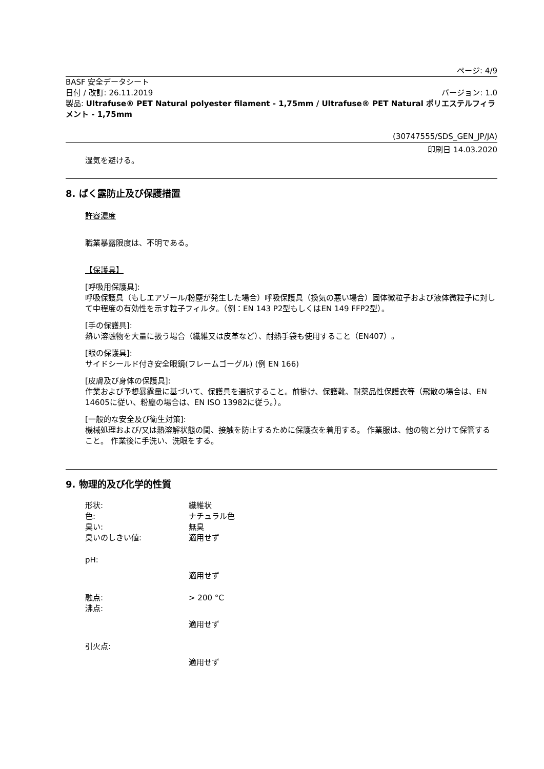ページ: 4/9
BASF 安全データシート
日付 / 改訂: 26.11.2019 バージョン: 1.0
製品: Ultrafuse® PET Natural polyester filament - 1,75mm / Ultrafuse® PET Natural ポリエステルフィラメント - 1,75mm
(30747555/SDS_GEN_JP/JA)
印刷日 14.03.2020
湿気を避ける。
8. ばく露防止及び保護措置
許容濃度
職業暴露限度は、不明である。
【保護具】
[呼吸用保護具]:
呼吸保護具（もしエアゾール/粉塵が発生した場合）呼吸保護具（換気の悪い場合）固体微粒子および液体微粒子に対して中程度の有効性を示す粒子フィルタ。（例：EN 143 P2型もしくはEN 149 FFP2型）。
[手の保護具]:
熱い溶融物を大量に扱う場合（繊維又は皮革など）、耐熱手袋も使用すること（EN407）。
[眼の保護具]:
サイドシールド付き安全眼鏡(フレームゴーグル) (例 EN 166)
[皮膚及び身体の保護具]:
作業および予想暴露量に基づいて、保護具を選択すること。前掛け、保護靴、耐薬品性保護衣等（飛散の場合は、EN 14605に従い、粉塵の場合は、EN ISO 13982に従う。）。
[一般的な安全及び衛生対策]:
機械処理および/又は熱溶解状態の間、接触を防止するために保護衣を着用する。 作業服は、他の物と分けて保管すること。 作業後に手洗い、洗眼をする。
9. 物理的及び化学的性質
形状: 繊維状
色: ナチュラル色
臭い: 無臭
臭いのしきい値: 適用せず
pH:
適用せず
融点: > 200 °C
沸点:
適用せず
引火点:
適用せず